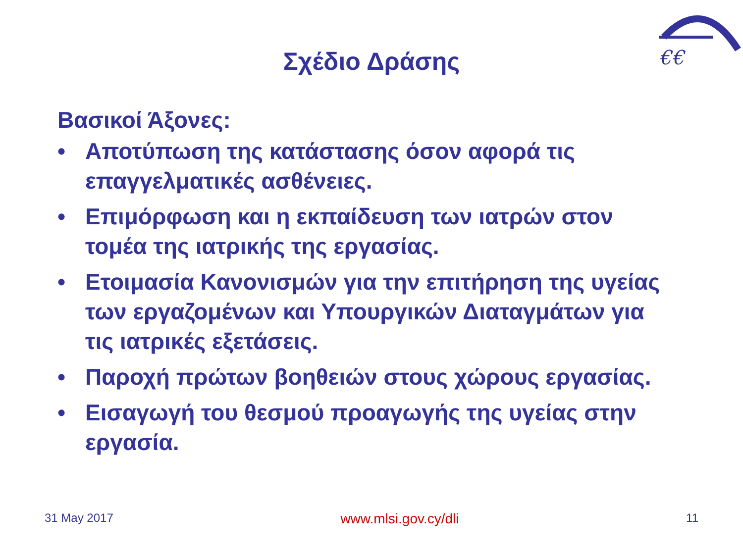€€
Σχέδιο Δράσης
Βασικοί Άξονες:
• Αποτύπωση της κατάστασης όσον αφορά τις επαγγελματικές ασθένειες.
• Επιμόρφωση και η εκπαίδευση των ιατρών στον τομέα της ιατρικής της εργασίας.
• Ετοιμασία Κανονισμών για την επιτήρηση της υγείας των εργαζομένων και Υπουργικών Διαταγμάτων για τις ιατρικές εξετάσεις.
• Παροχή πρώτων βοηθειών στους χώρους εργασίας.
• Εισαγωγή του θεσμού προαγωγής της υγείας στην εργασία.
31 May 2017 www.mlsi.gov.cy/dli 11